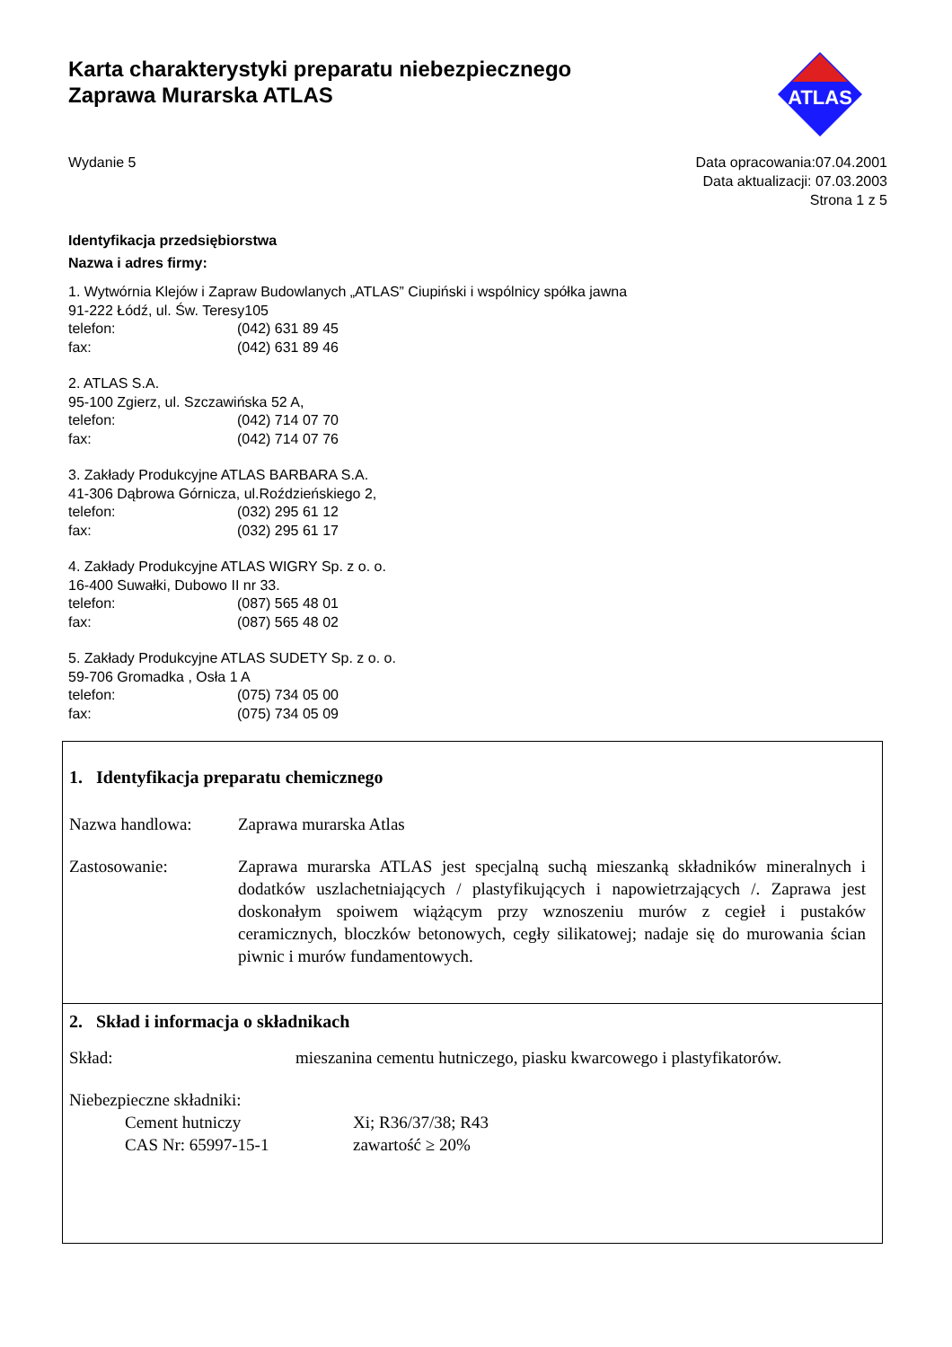Karta charakterystyki preparatu niebezpiecznego
Zaprawa Murarska ATLAS
ATLAS
Wydanie 5 Data opracowania:07.04.2001
Data aktualizacji: 07.03.2003
Strona 1 z 5
Identyfikacja przedsiębiorstwa
Nazwa i adres firmy:
1. Wytwórnia Klejów i Zapraw Budowlanych „ATLAS” Ciupiński i wspólnicy spółka jawna
91-222 Łódź, ul. Św. Teresy105
telefon: (042) 631 89 45
fax: (042) 631 89 46
2. ATLAS S.A.
95-100 Zgierz, ul. Szczawińska 52 A,
telefon: (042) 714 07 70
fax: (042) 714 07 76
3. Zakłady Produkcyjne ATLAS BARBARA S.A.
41-306 Dąbrowa Górnicza, ul.Roździeńskiego 2,
telefon: (032) 295 61 12
fax: (032) 295 61 17
4. Zakłady Produkcyjne ATLAS WIGRY Sp. z o. o.
16-400 Suwałki, Dubowo II nr 33.
telefon: (087) 565 48 01
fax: (087) 565 48 02
5. Zakłady Produkcyjne ATLAS SUDETY Sp. z o. o.
59-706 Gromadka , Osła 1 A
telefon: (075) 734 05 00
fax: (075) 734 05 09
1. Identyfikacja preparatu chemicznego
Nazwa handlowa: Zaprawa murarska Atlas
Zastosowanie: Zaprawa murarska ATLAS jest specjalną suchą mieszanką składników mineralnych i dodatków uszlachetniających / plastyfikujących i napowietrzających /. Zaprawa jest doskonałym spoiwem wiążącym przy wznoszeniu murów z cegieł i pustaków ceramicznych, bloczków betonowych, cegły silikatowej; nadaje się do murowania ścian piwnic i murów fundamentowych.
2. Skład i informacja o składnikach
Skład: mieszanina cementu hutniczego, piasku kwarcowego i plastyfikatorów.
Niebezpieczne składniki:
Cement hutniczy Xi; R36/37/38; R43
CAS Nr: 65997-15-1 zawartość ≥ 20%